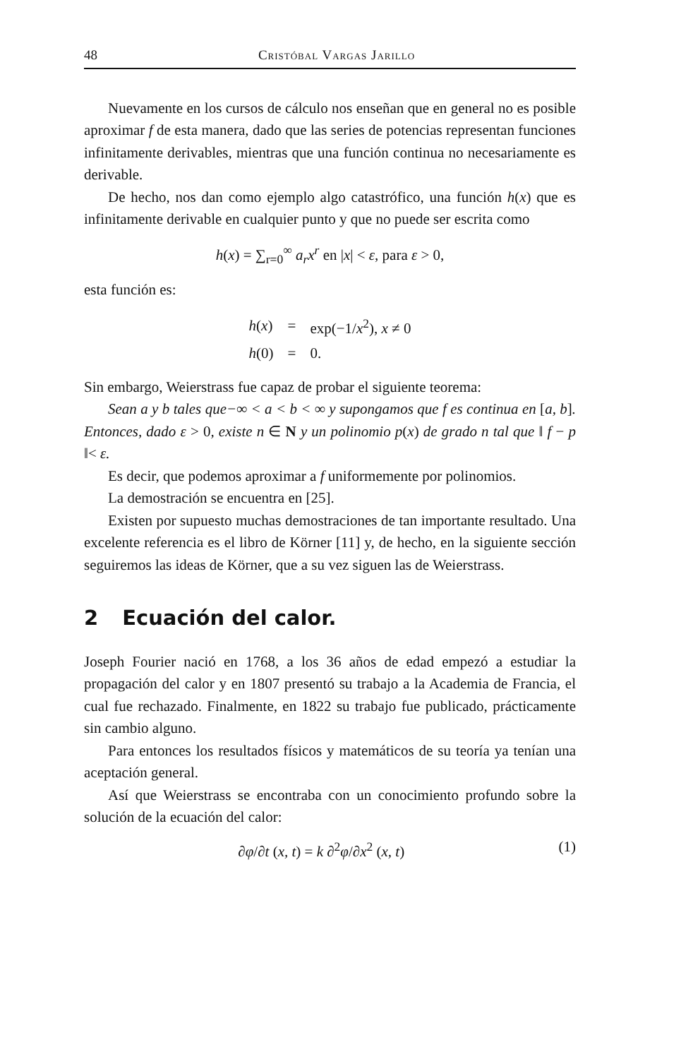48 Cristóbal Vargas Jarillo
Nuevamente en los cursos de cálculo nos enseñan que en general no es posible aproximar f de esta manera, dado que las series de potencias representan funciones infinitamente derivables, mientras que una función continua no necesariamente es derivable.
De hecho, nos dan como ejemplo algo catastrófico, una función h(x) que es infinitamente derivable en cualquier punto y que no puede ser escrita como
h(x) = ∑<sub>r=0</sub><sup>∞</sup> a<sub>r</sub>x<sup>r</sup> en |x| < ε, para ε > 0,
esta función es:
| h ( x ) | = | exp(−1/ x<sup>2</sup>), x ≠ 0 |
| h (0) | = | 0. |
Sin embargo, Weierstrass fue capaz de probar el siguiente teorema:
Sean a y b tales que−∞ < a < b < ∞ y supongamos que f es continua en [a, b]. Entonces, dado ε > 0, existe n ∈ N y un polinomio p(x) de grado n tal que ‖ f − p ‖< ε.
Es decir, que podemos aproximar a f uniformemente por polinomios.
La demostración se encuentra en [25].
Existen por supuesto muchas demostraciones de tan importante resultado. Una excelente referencia es el libro de Körner [11] y, de hecho, en la siguiente sección seguiremos las ideas de Körner, que a su vez siguen las de Weierstrass.
2 Ecuación del calor.
Joseph Fourier nació en 1768, a los 36 años de edad empezó a estudiar la propagación del calor y en 1807 presentó su trabajo a la Academia de Francia, el cual fue rechazado. Finalmente, en 1822 su trabajo fue publicado, prácticamente sin cambio alguno.
Para entonces los resultados físicos y matemáticos de su teoría ya tenían una aceptación general.
Así que Weierstrass se encontraba con un conocimiento profundo sobre la solución de la ecuación del calor:
∂φ/∂t (x, t) = k ∂<sup>2</sup>φ/∂x<sup>2</sup> (x, t)
(1)